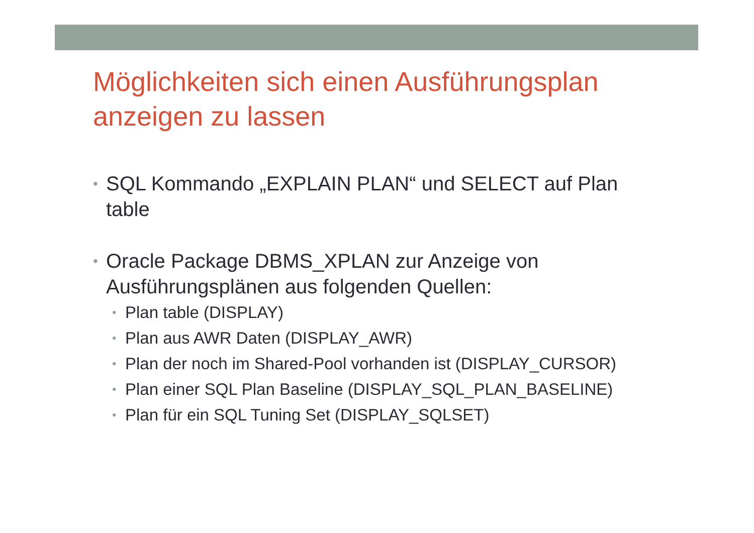Möglichkeiten sich einen Ausführungsplan anzeigen zu lassen
• SQL Kommando „EXPLAIN PLAN“ und SELECT auf Plan table
• Oracle Package DBMS_XPLAN zur Anzeige von Ausführungsplänen aus folgenden Quellen:
• Plan table (DISPLAY)
• Plan aus AWR Daten (DISPLAY_AWR)
• Plan der noch im Shared-Pool vorhanden ist (DISPLAY_CURSOR)
• Plan einer SQL Plan Baseline (DISPLAY_SQL_PLAN_BASELINE)
• Plan für ein SQL Tuning Set (DISPLAY_SQLSET)